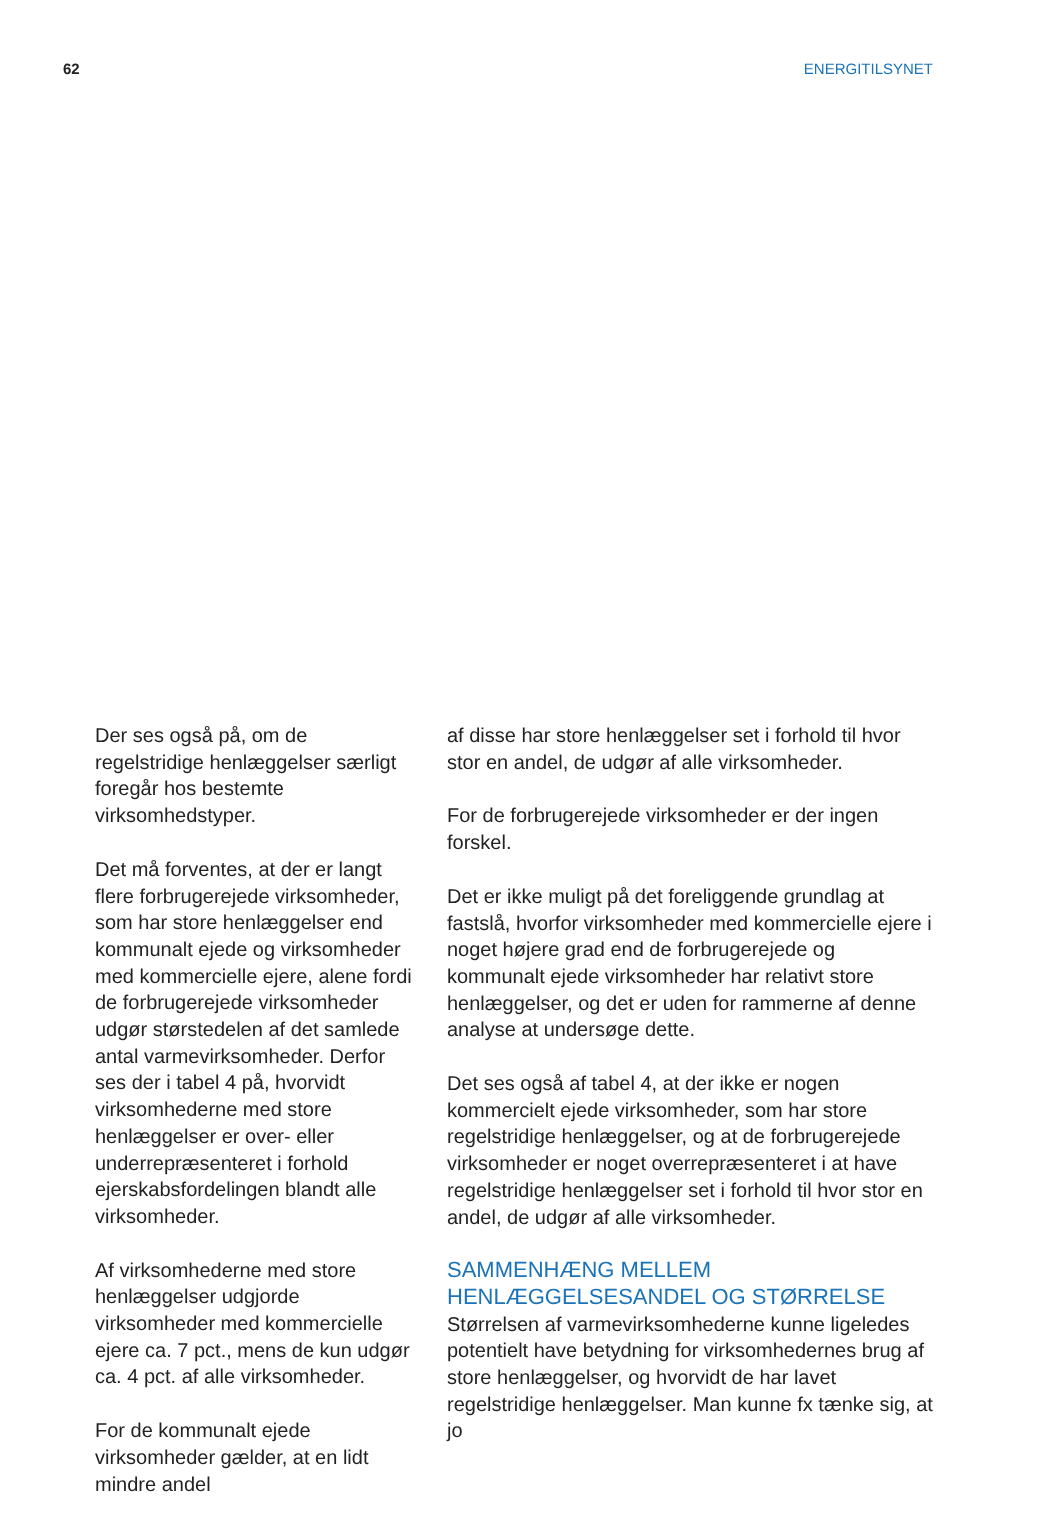62 ENERGITILSYNET
Der ses også på, om de regelstridige henlæggelser særligt foregår hos bestemte virksomhedstyper.
Det må forventes, at der er langt flere forbrugerejede virksomheder, som har store henlæggelser end kommunalt ejede og virksomheder med kommercielle ejere, alene fordi de forbrugerejede virksomheder udgør størstedelen af det samlede antal varmevirksomheder. Derfor ses der i tabel 4 på, hvorvidt virksomhederne med store henlæggelser er over- eller underrepræsenteret i forhold ejerskabsfordelingen blandt alle virksomheder.
Af virksomhederne med store henlæggelser udgjorde virksomheder med kommercielle ejere ca. 7 pct., mens de kun udgør ca. 4 pct. af alle virksomheder.
For de kommunalt ejede virksomheder gælder, at en lidt mindre andel
af disse har store henlæggelser set i forhold til hvor stor en andel, de udgør af alle virksomheder.
For de forbrugerejede virksomheder er der ingen forskel.
Det er ikke muligt på det foreliggende grundlag at fastslå, hvorfor virksomheder med kommercielle ejere i noget højere grad end de forbrugerejede og kommunalt ejede virksomheder har relativt store henlæggelser, og det er uden for rammerne af denne analyse at undersøge dette.
Det ses også af tabel 4, at der ikke er nogen kommercielt ejede virksomheder, som har store regelstridige henlæggelser, og at de forbrugerejede virksomheder er noget overrepræsenteret i at have regelstridige henlæggelser set i forhold til hvor stor en andel, de udgør af alle virksomheder.
SAMMENHÆNG MELLEM HENLÆGGELSESANDEL OG STØRRELSE
Størrelsen af varmevirksomhederne kunne ligeledes potentielt have betydning for virksomhedernes brug af store henlæggelser, og hvorvidt de har lavet regelstridige henlæggelser. Man kunne fx tænke sig, at jo